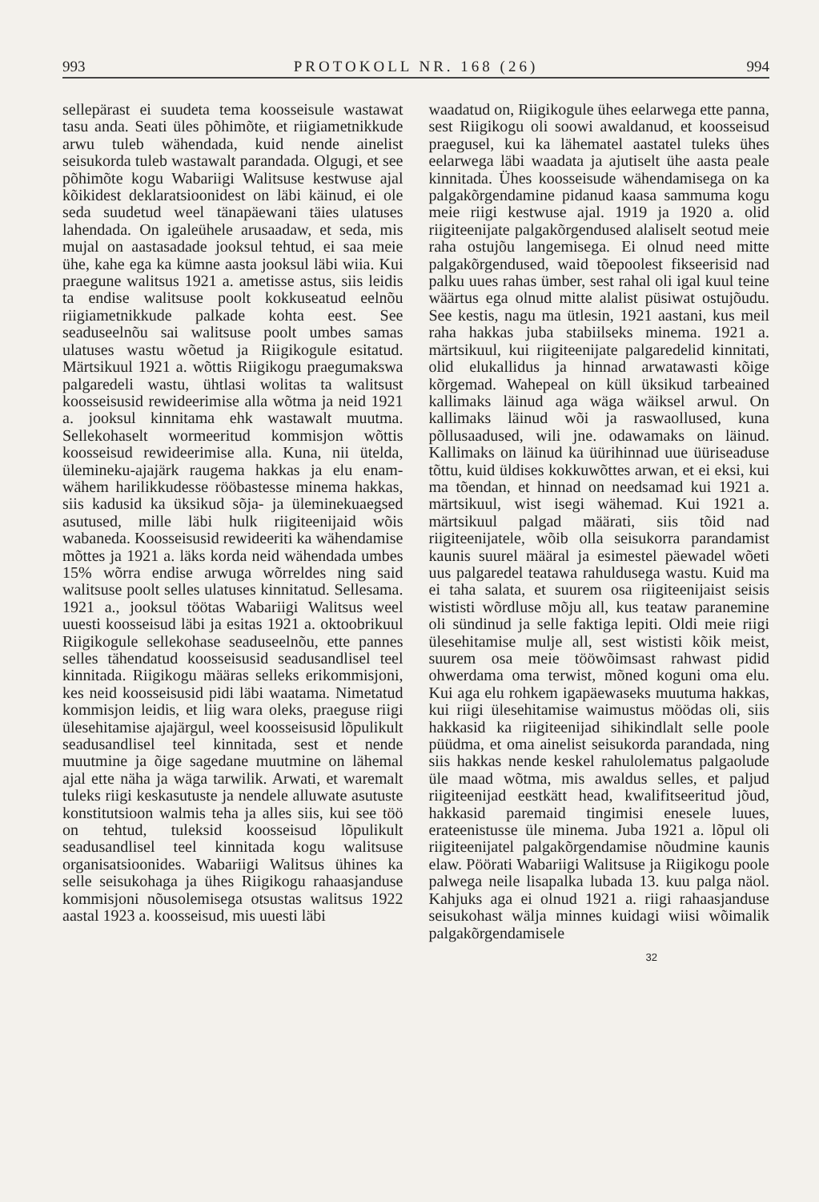993 PROTOKOLL NR. 168 (26) 994
sellepärast ei suudeta tema koosseisule wastawat tasu anda. Seati üles põhimõte, et riigiametnikkude arwu tuleb wähendada, kuid nende ainelist seisukorda tuleb wastawalt parandada. Olgugi, et see põhimõte kogu Wabariigi Walitsuse kestwuse ajal kõikidest deklaratsioonidest on läbi käinud, ei ole seda suudetud weel tänapäewani täies ulatuses lahendada. On igaleühele arusaadaw, et seda, mis mujal on aastasadade jooksul tehtud, ei saa meie ühe, kahe ega ka kümne aasta jooksul läbi wiia. Kui praegune walitsus 1921 a. ametisse astus, siis leidis ta endise walitsuse poolt kokkuseatud eelnõu riigiametnikkude palkade kohta eest. See seaduseelnõu sai walitsuse poolt umbes samas ulatuses wastu wõetud ja Riigikogule esitatud. Märtsikuul 1921 a. wõttis Riigikogu praegumakswa palgaredeli wastu, ühtlasi wolitas ta walitsust koosseisusid rewideerimise alla wõtma ja neid 1921 a. jooksul kinnitama ehk wastawalt muutma. Sellekohaselt wormeeritud kommisjon wõttis koosseisud rewideerimise alla. Kuna, nii ütelda, ülemineku-ajajärk raugema hakkas ja elu enam-wähem harilikkudesse rööbastesse minema hakkas, siis kadusid ka üksikud sõja- ja üleminekuaegsed asutused, mille läbi hulk riigiteenijaid wõis wabaneda. Koosseisusid rewideeriti ka wähendamise mõttes ja 1921 a. läks korda neid wähendada umbes 15% wõrra endise arwuga wõrreldes ning said walitsuse poolt selles ulatuses kinnitatud. Sellesama. 1921 a., jooksul töötas Wabariigi Walitsus weel uuesti koosseisud läbi ja esitas 1921 a. oktoobrikuul Riigikogule sellekohase seaduseelnõu, ette pannes selles tähendatud koosseisusid seadusandlisel teel kinnitada. Riigikogu määras selleks erikommisjoni, kes neid koosseisusid pidi läbi waatama. Nimetatud kommisjon leidis, et liig wara oleks, praeguse riigi ülesehitamise ajajärgul, weel koosseisusid lõpulikult seadusandlisel teel kinnitada, sest et nende muutmine ja õige sagedane muutmine on lähemal ajal ette näha ja wäga tarwilik. Arwati, et waremalt tuleks riigi keskasutuste ja nendele alluwate asutuste konstitutsioon walmis teha ja alles siis, kui see töö on tehtud, tuleksid koosseisud lõpulikult seadusandlisel teel kinnitada kogu walitsuse organisatsioonides. Wabariigi Walitsus ühines ka selle seisukohaga ja ühes Riigikogu rahaasjanduse kommisjoni nõusolemisega otsustas walitsus 1922 aastal 1923 a. koosseisud, mis uuesti läbi
waadatud on, Riigikogule ühes eelarwega ette panna, sest Riigikogu oli soowi awaldanud, et koosseisud praegusel, kui ka lähematel aastatel tuleks ühes eelarwega läbi waadata ja ajutiselt ühe aasta peale kinnitada. Ühes koosseisude wähendamisega on ka palgakõrgendamine pidanud kaasa sammuma kogu meie riigi kestwuse ajal. 1919 ja 1920 a. olid riigiteenijate palgakõrgendused alaliselt seotud meie raha ostujõu langemisega. Ei olnud need mitte palgakõrgendused, waid tõepoolest fikseerisid nad palku uues rahas ümber, sest rahal oli igal kuul teine wäärtus ega olnud mitte alalist püsiwat ostujõudu. See kestis, nagu ma ütlesin, 1921 aastani, kus meil raha hakkas juba stabiilseks minema. 1921 a. märtsikuul, kui riigiteenijate palgaredelid kinnitati, olid elukallidus ja hinnad arwatawasti kõige kõrgemad. Wahepeal on küll üksikud tarbeained kallimaks läinud aga wäga wäiksel arwul. On kallimaks läinud wõi ja raswaollused, kuna põllusaadused, wili jne. odawamaks on läinud. Kallimaks on läinud ka üürihinnad uue üüriseaduse tõttu, kuid üldises kokkuwõttes arwan, et ei eksi, kui ma tõendan, et hinnad on needsamad kui 1921 a. märtsikuul, wist isegi wähemad. Kui 1921 a. märtsikuul palgad määrati, siis tõid nad riigiteenijatele, wõib olla seisukorra parandamist kaunis suurel määral ja esimestel päewadel wõeti uus palgaredel teatawa rahuldusega wastu. Kuid ma ei taha salata, et suurem osa riigiteenijaist seisis wististi wõrdluse mõju all, kus teataw paranemine oli sündinud ja selle faktiga lepiti. Oldi meie riigi ülesehitamise mulje all, sest wististi kõik meist, suurem osa meie tööwõimsast rahwast pidid ohwerdama oma terwist, mõned koguni oma elu. Kui aga elu rohkem igapäewaseks muutuma hakkas, kui riigi ülesehitamise waimustus möödas oli, siis hakkasid ka riigiteenijad sihikindlalt selle poole püüdma, et oma ainelist seisukorda parandada, ning siis hakkas nende keskel rahulolematus palgaolude üle maad wõtma, mis awaldus selles, et paljud riigiteenijad eestkätt head, kwalifitseeritud jõud, hakkasid paremaid tingimisi enesele luues, erateenistusse üle minema. Juba 1921 a. lõpul oli riigiteenijatel palgakõrgendamise nõudmine kaunis elaw. Pöörati Wabariigi Walitsuse ja Riigikogu poole palwega neile lisapalka lubada 13. kuu palga näol. Kahjuks aga ei olnud 1921 a. riigi rahaasjanduse seisukohast wälja minnes kuidagi wiisi wõimalik palgakõrgendamisele
32